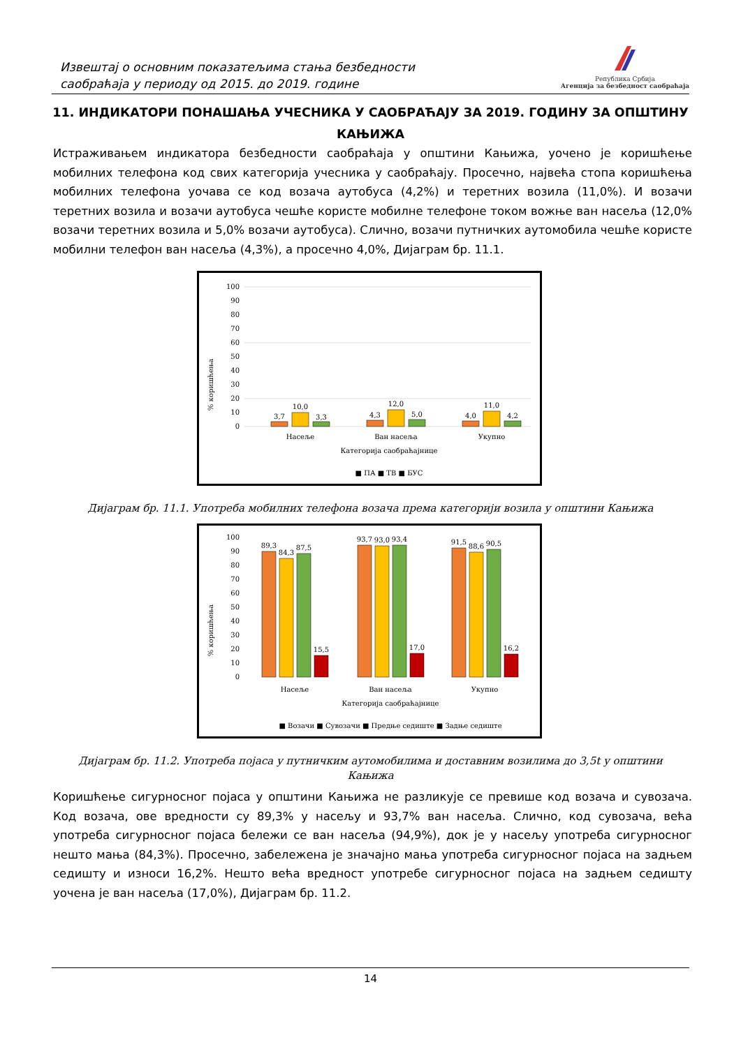Извештај о основним показатељима стања безбедности
саобраћаја у периоду од 2015. до 2019. године
Република Србија
Агенција за безбедност саобраћаја
11. ИНДИКАТОРИ ПОНАШАЊА УЧЕСНИКА У САОБРАЋАЈУ ЗА 2019. ГОДИНУ ЗА ОПШТИНУ КАЊИЖА
Истраживањем индикатора безбедности саобраћаја у општини Кањижа, уочено је коришћење мобилних телефона код свих категорија учесника у саобраћају. Просечно, највећа стопа коришћења мобилних телефона уочава се код возача аутобуса (4,2%) и теретних возила (11,0%). И возачи теретних возила и возачи аутобуса чешће користе мобилне телефоне током вожње ван насеља (12,0% возачи теретних возила и 5,0% возачи аутобуса). Слично, возачи путничких аутомобила чешће користе мобилни телефон ван насеља (4,3%), а просечно 4,0%, Дијаграм бр. 11.1.
% коришћења
100
90
80
70
60
50
40
30
20
10
0
3,7
10,0
3,3
4,3
12,0
5,0
4,0
11,0
4,2
Насеље
Ван насеља
Укупно
Категорија саобраћајнице
■ ПА ■ ТВ ■ БУС
Дијаграм бр. 11.1. Употреба мобилних телефона возача према категорији возила у општини Кањижа
% коришћења
100
90
80
70
60
50
40
30
20
10
0
89,3
84,3
87,5
15,5
93,7
93,0
93,4
17,0
91,5
88,6
90,5
16,2
Насеље
Ван насеља
Укупно
Категорија саобраћајнице
■ Возачи ■ Сувозачи ■ Предње седиште ■ Задње седиште
Дијаграм бр. 11.2. Употреба појаса у путничким аутомобилима и доставним возилима до 3,5t у општини Кањижа
Коришћење сигурносног појаса у општини Кањижа не разликује се превише код возача и сувозача. Код возача, ове вредности су 89,3% у насељу и 93,7% ван насеља. Слично, код сувозача, већа употреба сигурносног појаса бележи се ван насеља (94,9%), док је у насељу употреба сигурносног нешто мања (84,3%). Просечно, забележена је значајно мања употреба сигурносног појаса на задњем седишту и износи 16,2%. Нешто већа вредност употребе сигурносног појаса на задњем седишту уочена је ван насеља (17,0%), Дијаграм бр. 11.2.
14